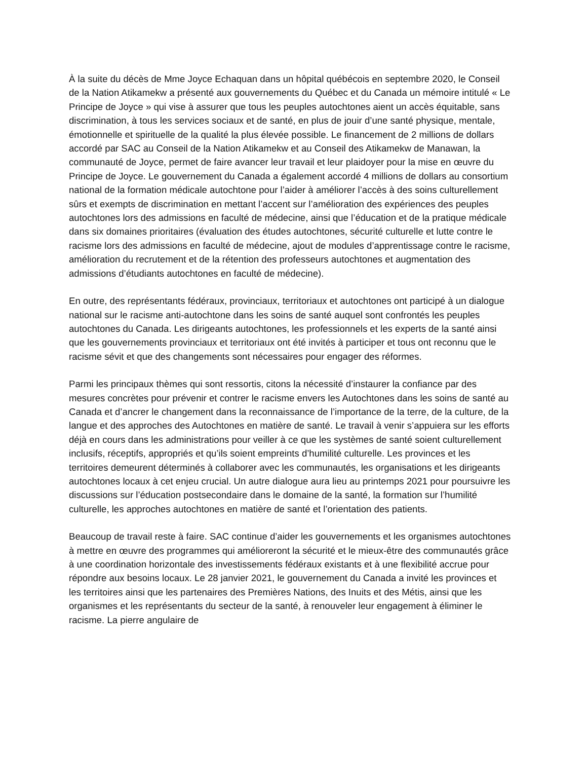À la suite du décès de Mme Joyce Echaquan dans un hôpital québécois en septembre 2020, le Conseil de la Nation Atikamekw a présenté aux gouvernements du Québec et du Canada un mémoire intitulé « Le Principe de Joyce » qui vise à assurer que tous les peuples autochtones aient un accès équitable, sans discrimination, à tous les services sociaux et de santé, en plus de jouir d’une santé physique, mentale, émotionnelle et spirituelle de la qualité la plus élevée possible. Le financement de 2 millions de dollars accordé par SAC au Conseil de la Nation Atikamekw et au Conseil des Atikamekw de Manawan, la communauté de Joyce, permet de faire avancer leur travail et leur plaidoyer pour la mise en œuvre du Principe de Joyce. Le gouvernement du Canada a également accordé 4 millions de dollars au consortium national de la formation médicale autochtone pour l’aider à améliorer l’accès à des soins culturellement sûrs et exempts de discrimination en mettant l’accent sur l’amélioration des expériences des peuples autochtones lors des admissions en faculté de médecine, ainsi que l’éducation et de la pratique médicale dans six domaines prioritaires (évaluation des études autochtones, sécurité culturelle et lutte contre le racisme lors des admissions en faculté de médecine, ajout de modules d’apprentissage contre le racisme, amélioration du recrutement et de la rétention des professeurs autochtones et augmentation des admissions d’étudiants autochtones en faculté de médecine).
En outre, des représentants fédéraux, provinciaux, territoriaux et autochtones ont participé à un dialogue national sur le racisme anti-autochtone dans les soins de santé auquel sont confrontés les peuples autochtones du Canada. Les dirigeants autochtones, les professionnels et les experts de la santé ainsi que les gouvernements provinciaux et territoriaux ont été invités à participer et tous ont reconnu que le racisme sévit et que des changements sont nécessaires pour engager des réformes.
Parmi les principaux thèmes qui sont ressortis, citons la nécessité d’instaurer la confiance par des mesures concrètes pour prévenir et contrer le racisme envers les Autochtones dans les soins de santé au Canada et d’ancrer le changement dans la reconnaissance de l’importance de la terre, de la culture, de la langue et des approches des Autochtones en matière de santé. Le travail à venir s’appuiera sur les efforts déjà en cours dans les administrations pour veiller à ce que les systèmes de santé soient culturellement inclusifs, réceptifs, appropriés et qu’ils soient empreints d’humilité culturelle. Les provinces et les territoires demeurent déterminés à collaborer avec les communautés, les organisations et les dirigeants autochtones locaux à cet enjeu crucial. Un autre dialogue aura lieu au printemps 2021 pour poursuivre les discussions sur l’éducation postsecondaire dans le domaine de la santé, la formation sur l’humilité culturelle, les approches autochtones en matière de santé et l’orientation des patients.
Beaucoup de travail reste à faire. SAC continue d’aider les gouvernements et les organismes autochtones à mettre en œuvre des programmes qui amélioreront la sécurité et le mieux-être des communautés grâce à une coordination horizontale des investissements fédéraux existants et à une flexibilité accrue pour répondre aux besoins locaux. Le 28 janvier 2021, le gouvernement du Canada a invité les provinces et les territoires ainsi que les partenaires des Premières Nations, des Inuits et des Métis, ainsi que les organismes et les représentants du secteur de la santé, à renouveler leur engagement à éliminer le racisme. La pierre angulaire de